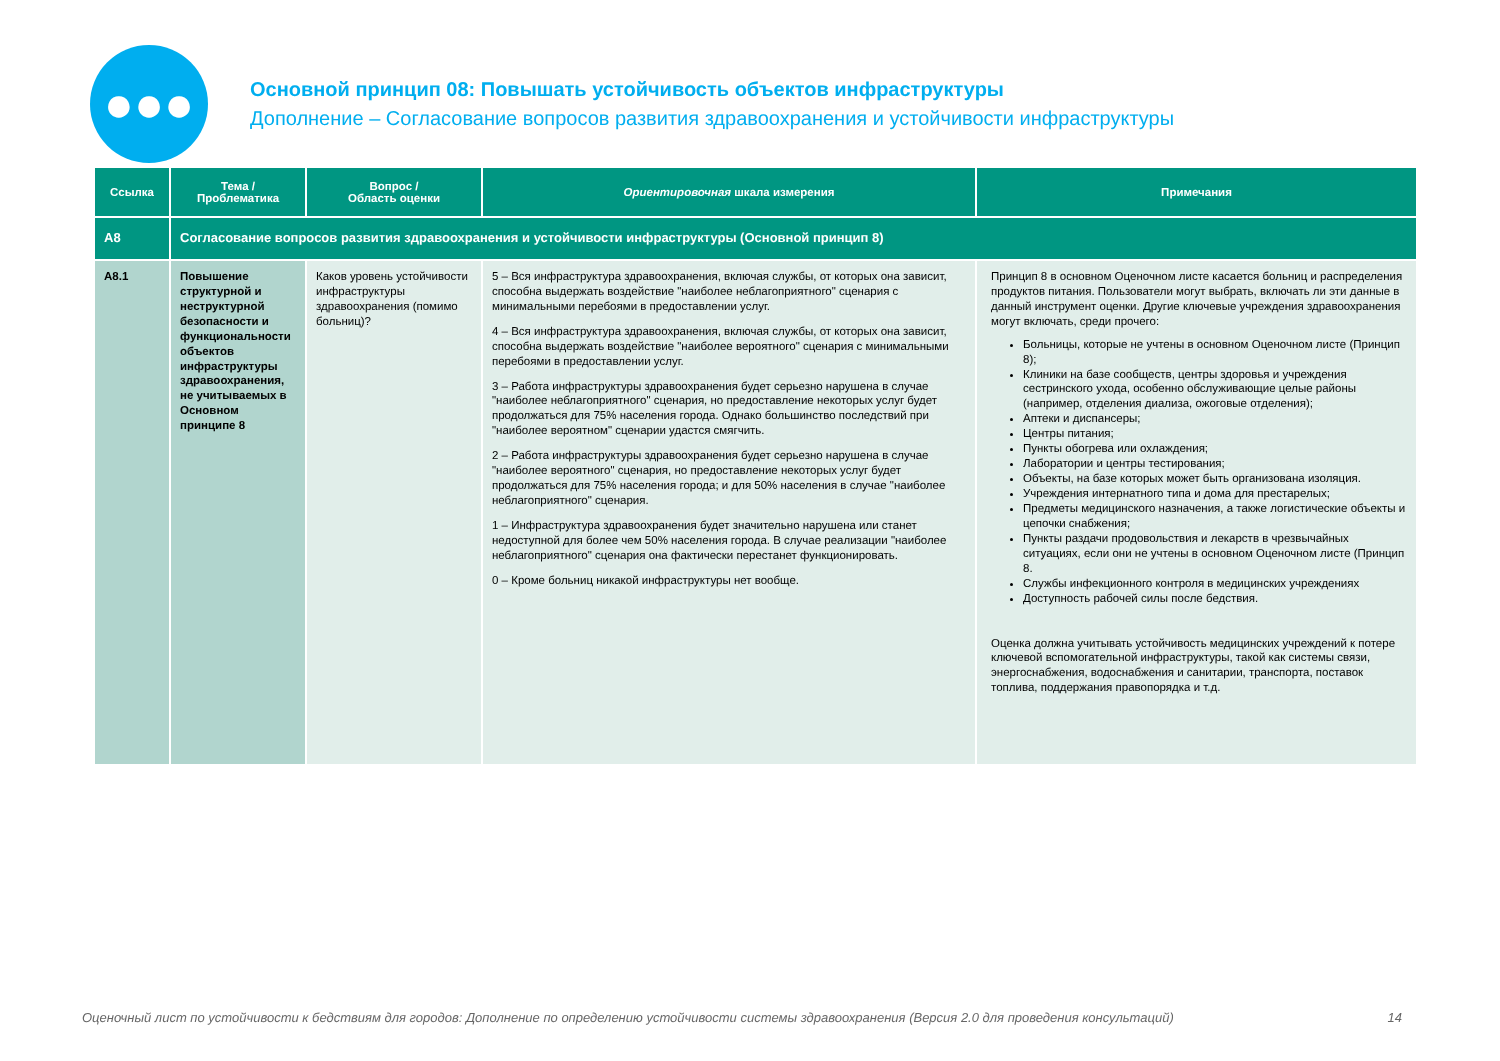●●●
Основной принцип 08: Повышать устойчивость объектов инфраструктуры
Дополнение – Согласование вопросов развития здравоохранения и устойчивости инфраструктуры
| Ссылка | Тема / Проблематика | Вопрос / Область оценки | Ориентировочная шкала измерения | Примечания |
| --- | --- | --- | --- | --- |
| A8 | Согласование вопросов развития здравоохранения и устойчивости инфраструктуры (Основной принцип 8) | | | |
| A8.1 | Повышение структурной и неструктурной безопасности и функциональности объектов инфраструктуры здравоохранения, не учитываемых в Основном принципе 8 | Каков уровень устойчивости инфраструктуры здравоохранения (помимо больниц)? | 5 – Вся инфраструктура здравоохранения, включая службы, от которых она зависит, способна выдержать воздействие "наиболее неблагоприятного" сценария с минимальными перебоями в предоставлении услуг. 4 – Вся инфраструктура здравоохранения, включая службы, от которых она зависит, способна выдержать воздействие "наиболее вероятного" сценария с минимальными перебоями в предоставлении услуг. 3 – Работа инфраструктуры здравоохранения будет серьезно нарушена в случае "наиболее неблагоприятного" сценария, но предоставление некоторых услуг будет продолжаться для 75% населения города. Однако большинство последствий при "наиболее вероятном" сценарии удастся смягчить. 2 – Работа инфраструктуры здравоохранения будет серьезно нарушена в случае "наиболее вероятного" сценария, но предоставление некоторых услуг будет продолжаться для 75% населения города; и для 50% населения в случае "наиболее неблагоприятного" сценария. 1 – Инфраструктура здравоохранения будет значительно нарушена или станет недоступной для более чем 50% населения города. В случае реализации "наиболее неблагоприятного" сценария она фактически перестанет функционировать. 0 – Кроме больниц никакой инфраструктуры нет вообще. | Принцип 8 в основном Оценочном листе касается больниц и распределения продуктов питания. Пользователи могут выбрать, включать ли эти данные в данный инструмент оценки. Другие ключевые учреждения здравоохранения могут включать, среди прочего: Больницы, которые не учтены в основном Оценочном листе (Принцип 8); Клиники на базе сообществ, центры здоровья и учреждения сестринского ухода, особенно обслуживающие целые районы (например, отделения диализа, ожоговые отделения); Аптеки и диспансеры; Центры питания; Пункты обогрева или охлаждения; Лаборатории и центры тестирования; Объекты, на базе которых может быть организована изоляция. Учреждения интернатного типа и дома для престарелых; Предметы медицинского назначения, а также логистические объекты и цепочки снабжения; Пункты раздачи продовольствия и лекарств в чрезвычайных ситуациях, если они не учтены в основном Оценочном листе (Принцип 8. Службы инфекционного контроля в медицинских учреждениях Доступность рабочей силы после бедствия. Оценка должна учитывать устойчивость медицинских учреждений к потере ключевой вспомогательной инфраструктуры, такой как системы связи, энергоснабжения, водоснабжения и санитарии, транспорта, поставок топлива, поддержания правопорядка и т.д. |
Оценочный лист по устойчивости к бедствиям для городов: Дополнение по определению устойчивости системы здравоохранения (Версия 2.0 для проведения консультаций) 14